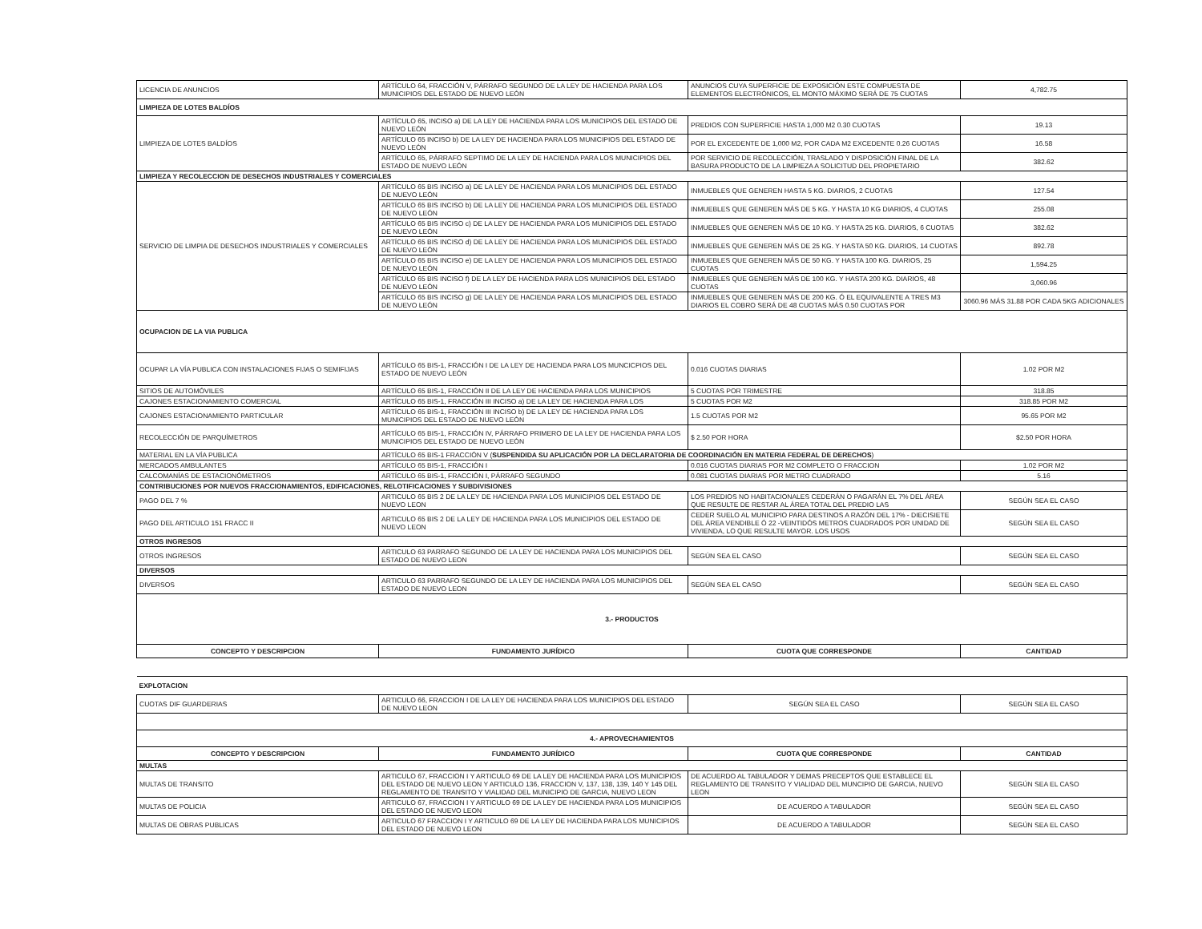| LICENCIA DE ANUNCIOS | ARTÍCULO 64, FRACCIÓN V, PÁRRAFO SEGUNDO DE LA LEY DE HACIENDA PARA LOS MUNICIPIOS DEL ESTADO DE NUEVO LEÓN | ANUNCIOS CUYA SUPERFICIE DE EXPOSICIÓN ESTE COMPUESTA DE ELEMENTOS ELECTRÓNICOS, EL MONTO MÁXIMO SERÁ DE 75 CUOTAS | 4,782.75 |
| LIMPIEZA DE LOTES BALDÍOS | | | |
| LIMPIEZA DE LOTES BALDÍOS | ARTÍCULO 65, INCISO a) DE LA LEY DE HACIENDA PARA LOS MUNICIPIOS DEL ESTADO DE NUEVO LEÓN | PREDIOS CON SUPERFICIE HASTA 1,000 M2 0.30 CUOTAS | 19.13 |
| | ARTÍCULO 65 INCISO b) DE LA LEY DE HACIENDA PARA LOS MUNICIPIOS DEL ESTADO DE NUEVO LEÓN | POR EL EXCEDENTE DE 1,000 M2, POR CADA M2 EXCEDENTE 0.26 CUOTAS | 16.58 |
| | ARTÍCULO 65, PÁRRAFO SEPTIMO DE LA LEY DE HACIENDA PARA LOS MUNICIPIOS DEL ESTADO DE NUEVO LEÓN | POR SERVICIO DE RECOLECCIÓN, TRASLADO Y DISPOSICIÓN FINAL DE LA BASURA PRODUCTO DE LA LIMPIEZA A SOLICITUD DEL PROPIETARIO | 382.62 |
| LIMPIEZA Y RECOLECCION DE DESECHOS INDUSTRIALES Y COMERCIALES | | | |
| SERVICIO DE LIMPIA DE DESECHOS INDUSTRIALES Y COMERCIALES | ARTÍCULO 65 BIS INCISO a) DE LA LEY DE HACIENDA PARA LOS MUNICIPIOS DEL ESTADO DE NUEVO LEÓN | INMUEBLES QUE GENEREN HASTA 5 KG. DIARIOS, 2 CUOTAS | 127.54 |
| | ARTÍCULO 65 BIS INCISO b) DE LA LEY DE HACIENDA PARA LOS MUNICIPIOS DEL ESTADO DE NUEVO LEÓN | INMUEBLES QUE GENEREN MÁS DE 5 KG. Y HASTA 10 KG DIARIOS, 4 CUOTAS | 255.08 |
| | ARTÍCULO 65 BIS INCISO c) DE LA LEY DE HACIENDA PARA LOS MUNICIPIOS DEL ESTADO DE NUEVO LEÓN | INMUEBLES QUE GENEREN MÁS DE 10 KG. Y HASTA 25 KG. DIARIOS, 6 CUOTAS | 382.62 |
| | ARTÍCULO 65 BIS INCISO d) DE LA LEY DE HACIENDA PARA LOS MUNICIPIOS DEL ESTADO DE NUEVO LEÓN | INMUEBLES QUE GENEREN MÁS DE 25 KG. Y HASTA 50 KG. DIARIOS, 14 CUOTAS | 892.78 |
| | ARTÍCULO 65 BIS INCISO e) DE LA LEY DE HACIENDA PARA LOS MUNICIPIOS DEL ESTADO DE NUEVO LEÓN | INMUEBLES QUE GENEREN MÁS DE 50 KG. Y HASTA 100 KG. DIARIOS, 25 CUOTAS | 1,594.25 |
| | ARTÍCULO 65 BIS INCISO f) DE LA LEY DE HACIENDA PARA LOS MUNICIPIOS DEL ESTADO DE NUEVO LEÓN | INMUEBLES QUE GENEREN MÁS DE 100 KG. Y HASTA 200 KG. DIARIOS, 48 CUOTAS | 3,060.96 |
| | ARTÍCULO 65 BIS INCISO g) DE LA LEY DE HACIENDA PARA LOS MUNICIPIOS DEL ESTADO DE NUEVO LEÓN | INMUEBLES QUE GENEREN MÁS DE 200 KG. Ó EL EQUIVALENTE A TRES M3 DIARIOS EL COBRO SERÁ DE 48 CUOTAS MÁS 0.50 CUOTAS POR | 3060.96 MÁS 31.88 POR CADA 5KG ADICIONALES |
| OCUPACION DE LA VIA PUBLICA | | | |
| OCUPAR LA VÍA PUBLICA CON INSTALACIONES FIJAS O SEMIFIJAS | ARTÍCULO 65 BIS-1, FRACCIÓN I DE LA LEY DE HACIENDA PARA LOS MUNCICPIOS DEL ESTADO DE NUEVO LEÓN | 0.016 CUOTAS DIARIAS | 1.02 POR M2 |
| SITIOS DE AUTOMÓVILES | ARTÍCULO 65 BIS-1, FRACCIÓN II DE LA LEY DE HACIENDA PARA LOS MUNICIPIOS | 5 CUOTAS POR TRIMESTRE | 318.85 |
| CAJONES ESTACIONAMIENTO COMERCIAL | ARTÍCULO 65 BIS-1, FRACCIÓN III INCISO a) DE LA LEY DE HACIENDA PARA LOS | 5 CUOTAS POR M2 | 318.85 POR M2 |
| CAJONES ESTACIONAMIENTO PARTICULAR | ARTÍCULO 65 BIS-1, FRACCIÓN III INCISO b) DE LA LEY DE HACIENDA PARA LOS MUNICIPIOS DEL ESTADO DE NUEVO LEÓN | 1.5 CUOTAS POR M2 | 95.65 POR M2 |
| RECOLECCIÓN DE PARQUÍMETROS | ARTÍCULO 65 BIS-1, FRACCIÓN IV, PÁRRAFO PRIMERO DE LA LEY DE HACIENDA PARA LOS MUNICIPIOS DEL ESTADO DE NUEVO LEÓN | $ 2.50 POR HORA | $2.50 POR HORA |
| MATERIAL EN LA VÍA PUBLICA | ARTÍCULO 65 BIS-1 FRACCIÓN V ( SUSPENDIDA SU APLICACIÓN POR LA DECLARATORIA DE COORDINACIÓN EN MATERIA FEDERAL DE DERECHOS ) | | |
| MERCADOS AMBULANTES | ARTÍCULO 65 BIS-1, FRACCIÓN I | 0.016 CUOTAS DIARIAS POR M2 COMPLETO O FRACCION | 1.02 POR M2 |
| CALCOMANÍAS DE ESTACIONÓMETROS | ARTÍCULO 65 BIS-1, FRACCIÓN I, PÁRRAFO SEGUNDO | 0.081 CUOTAS DIARIAS POR METRO CUADRADO | 5.16 |
| CONTRIBUCIONES POR NUEVOS FRACCIONAMIENTOS, EDIFICACIONES, RELOTIFICACIONES Y SUBDIVISIONES | | | |
| PAGO DEL 7 % | ARTICULO 65 BIS 2 DE LA LEY DE HACIENDA PARA LOS MUNICIPIOS DEL ESTADO DE NUEVO LEON | LOS PREDIOS NO HABITACIONALES CEDERÁN O PAGARÁN EL 7% DEL ÁREA QUE RESULTE DE RESTAR AL ÁREA TOTAL DEL PREDIO LAS | SEGÚN SEA EL CASO |
| PAGO DEL ARTICULO 151 FRACC II | ARTICULO 65 BIS 2 DE LA LEY DE HACIENDA PARA LOS MUNICIPIOS DEL ESTADO DE NUEVO LEON | CEDER SUELO AL MUNICIPIO PARA DESTINOS A RAZÓN DEL 17% - DIECISIETE DEL ÁREA VENDIBLE Ó 22 -VEINTIDÓS METROS CUADRADOS POR UNIDAD DE VIVIENDA, LO QUE RESULTE MAYOR. LOS USOS | SEGÚN SEA EL CASO |
| OTROS INGRESOS | | | |
| OTROS INGRESOS | ARTICULO 63 PARRAFO SEGUNDO DE LA LEY DE HACIENDA PARA LOS MUNICIPIOS DEL ESTADO DE NUEVO LEON | SEGÚN SEA EL CASO | SEGÚN SEA EL CASO |
| DIVERSOS | | | |
| DIVERSOS | ARTICULO 63 PARRAFO SEGUNDO DE LA LEY DE HACIENDA PARA LOS MUNICIPIOS DEL ESTADO DE NUEVO LEON | SEGÚN SEA EL CASO | SEGÚN SEA EL CASO |
| 3.- PRODUCTOS | | | |
| CONCEPTO Y DESCRIPCION | FUNDAMENTO JURÍDICO | CUOTA QUE CORRESPONDE | CANTIDAD |
| EXPLOTACION | | | |
| CUOTAS DIF GUARDERIAS | ARTICULO 66, FRACCION I DE LA LEY DE HACIENDA PARA LOS MUNICIPIOS DEL ESTADO DE NUEVO LEON | SEGÚN SEA EL CASO | SEGÚN SEA EL CASO |
| 4.- APROVECHAMIENTOS | | | |
| CONCEPTO Y DESCRIPCION | FUNDAMENTO JURÍDICO | CUOTA QUE CORRESPONDE | CANTIDAD |
| MULTAS | | | |
| MULTAS DE TRANSITO | ARTICULO 67, FRACCION I Y ARTICULO 69 DE LA LEY DE HACIENDA PARA LOS MUNICIPIOS DEL ESTADO DE NUEVO LEON Y ARTICULO 136, FRACCION V, 137, 138, 139, 140 Y 145 DEL REGLAMENTO DE TRANSITO Y VIALIDAD DEL MUNICIPIO DE GARCIA, NUEVO LEON | DE ACUERDO AL TABULADOR Y DEMAS PRECEPTOS QUE ESTABLECE EL REGLAMENTO DE TRANSITO Y VIALIDAD DEL MUNCIPIO DE GARCIA, NUEVO LEON | SEGÚN SEA EL CASO |
| MULTAS DE POLICIA | ARTICULO 67, FRACCION I Y ARTICULO 69 DE LA LEY DE HACIENDA PARA LOS MUNICIPIOS DEL ESTADO DE NUEVO LEON | DE ACUERDO A TABULADOR | SEGÚN SEA EL CASO |
| MULTAS DE OBRAS PUBLICAS | ARTICULO 67 FRACCION I Y ARTICULO 69 DE LA LEY DE HACIENDA PARA LOS MUNICIPIOS DEL ESTADO DE NUEVO LEON | DE ACUERDO A TABULADOR | SEGÚN SEA EL CASO |